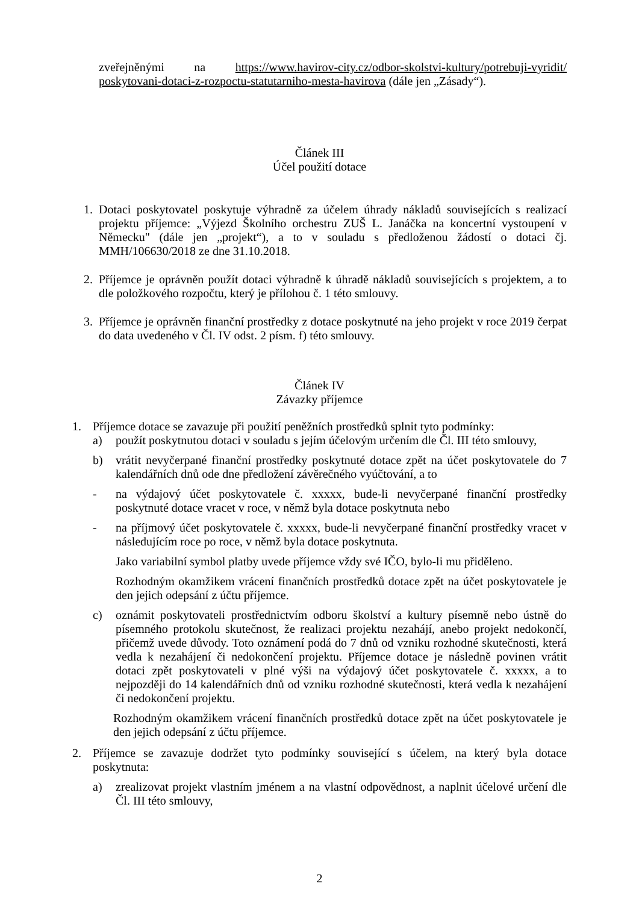zveřejněnými na https://www.havirov-city.cz/odbor-skolstvi-kultury/potrebuji-vyridit/ poskytovani-dotaci-z-rozpoctu-statutarniho-mesta-havirova (dále jen „Zásady“).
Článek III
Účel použití dotace
1. Dotaci poskytovatel poskytuje výhradně za účelem úhrady nákladů souvisejících s realizací projektu příjemce: „Výjezd Školního orchestru ZUŠ L. Janáčka na koncertní vystoupení v Německu" (dále jen „projekt“), a to v souladu s předloženou žádostí o dotaci čj. MMH/106630/2018 ze dne 31.10.2018.
2. Příjemce je oprávněn použít dotaci výhradně k úhradě nákladů souvisejících s projektem, a to dle položkového rozpočtu, který je přílohou č. 1 této smlouvy.
3. Příjemce je oprávněn finanční prostředky z dotace poskytnuté na jeho projekt v roce 2019 čerpat do data uvedeného v Čl. IV odst. 2 písm. f) této smlouvy.
Článek IV
Závazky příjemce
1. Příjemce dotace se zavazuje při použití peněžních prostředků splnit tyto podmínky:
a) použít poskytnutou dotaci v souladu s jejím účelovým určením dle Čl. III této smlouvy,
b) vrátit nevyčerpané finanční prostředky poskytnuté dotace zpět na účet poskytovatele do 7 kalendářních dnů ode dne předložení závěrečného vyúčtování, a to
- na výdajový účet poskytovatele č. xxxxx, bude-li nevyčerpané finanční prostředky poskytnuté dotace vracet v roce, v němž byla dotace poskytnuta nebo
- na příjmový účet poskytovatele č. xxxxx, bude-li nevyčerpané finanční prostředky vracet v následujícím roce po roce, v němž byla dotace poskytnuta.
Jako variabilní symbol platby uvede příjemce vždy své IČO, bylo-li mu přiděleno.
Rozhodným okamžikem vrácení finančních prostředků dotace zpět na účet poskytovatele je den jejich odepsání z účtu příjemce.
c) oznámit poskytovateli prostřednictvím odboru školství a kultury písemně nebo ústně do písemného protokolu skutečnost, že realizaci projektu nezahájí, anebo projekt nedokončí, přičemž uvede důvody. Toto oznámení podá do 7 dnů od vzniku rozhodné skutečnosti, která vedla k nezahájení či nedokončení projektu. Příjemce dotace je následně povinen vrátit dotaci zpět poskytovateli v plné výši na výdajový účet poskytovatele č. xxxxx, a to nejpozději do 14 kalendářních dnů od vzniku rozhodné skutečnosti, která vedla k nezahájení či nedokončení projektu.
Rozhodným okamžikem vrácení finančních prostředků dotace zpět na účet poskytovatele je den jejich odepsání z účtu příjemce.
2. Příjemce se zavazuje dodržet tyto podmínky související s účelem, na který byla dotace poskytnuta:
a) zrealizovat projekt vlastním jménem a na vlastní odpovědnost, a naplnit účelové určení dle Čl. III této smlouvy,
2